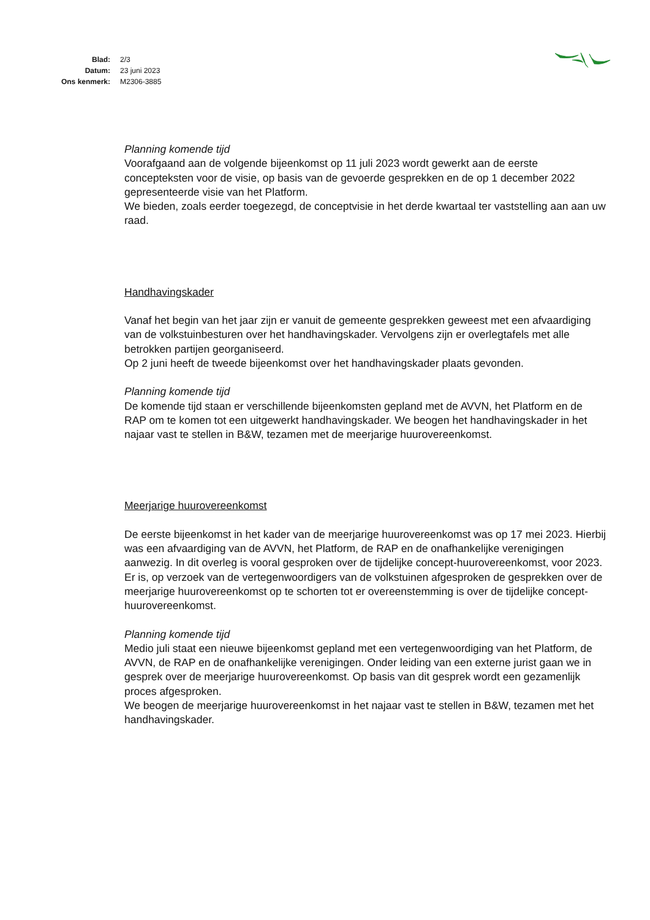| Blad: | 2/3 |
| Datum: | 23 juni 2023 |
| Ons kenmerk: | M2306-3885 |
Planning komende tijd
Voorafgaand aan de volgende bijeenkomst op 11 juli 2023 wordt gewerkt aan de eerste concepteksten voor de visie, op basis van de gevoerde gesprekken en de op 1 december 2022 gepresenteerde visie van het Platform.
We bieden, zoals eerder toegezegd, de conceptvisie in het derde kwartaal ter vaststelling aan aan uw raad.
Handhavingskader
Vanaf het begin van het jaar zijn er vanuit de gemeente gesprekken geweest met een afvaardiging van de volkstuinbesturen over het handhavingskader. Vervolgens zijn er overlegtafels met alle betrokken partijen georganiseerd.
Op 2 juni heeft de tweede bijeenkomst over het handhavingskader plaats gevonden.
Planning komende tijd
De komende tijd staan er verschillende bijeenkomsten gepland met de AVVN, het Platform en de RAP om te komen tot een uitgewerkt handhavingskader. We beogen het handhavingskader in het najaar vast te stellen in B&W, tezamen met de meerjarige huurovereenkomst.
Meerjarige huurovereenkomst
De eerste bijeenkomst in het kader van de meerjarige huurovereenkomst was op 17 mei 2023. Hierbij was een afvaardiging van de AVVN, het Platform, de RAP en de onafhankelijke verenigingen aanwezig. In dit overleg is vooral gesproken over de tijdelijke concept-huurovereenkomst, voor 2023. Er is, op verzoek van de vertegenwoordigers van de volkstuinen afgesproken de gesprekken over de meerjarige huurovereenkomst op te schorten tot er overeenstemming is over de tijdelijke concept-huurovereenkomst.
Planning komende tijd
Medio juli staat een nieuwe bijeenkomst gepland met een vertegenwoordiging van het Platform, de AVVN, de RAP en de onafhankelijke verenigingen. Onder leiding van een externe jurist gaan we in gesprek over de meerjarige huurovereenkomst. Op basis van dit gesprek wordt een gezamenlijk proces afgesproken.
We beogen de meerjarige huurovereenkomst in het najaar vast te stellen in B&W, tezamen met het handhavingskader.